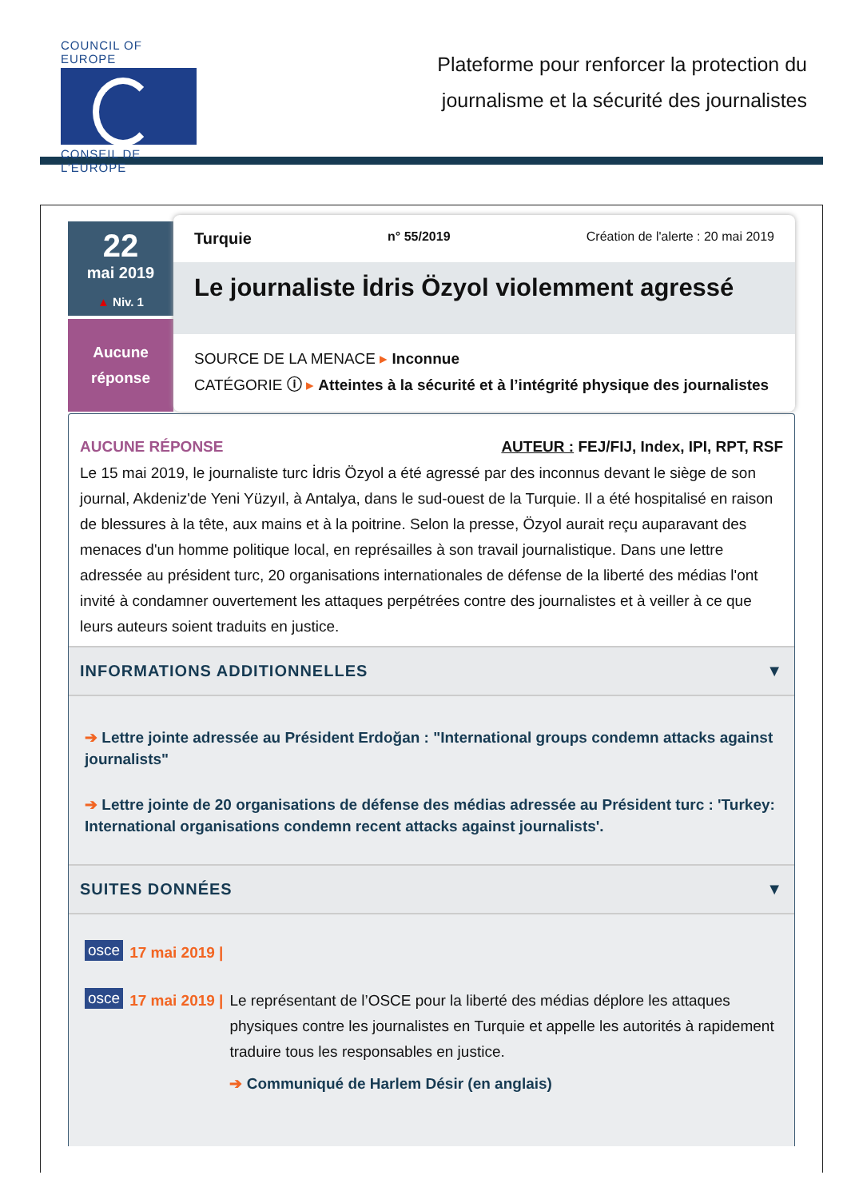COUNCIL OF EUROPE
CONSEIL DE L’EUROPE
Plateforme pour renforcer la protection du
journalisme et la sécurité des journalistes
22
mai 2019
▲ Niv. 1
Aucune
réponse
Turquie n° 55/2019 Création de l'alerte : 20 mai 2019
Le journaliste İdris Özyol violemment agressé
SOURCE DE LA MENACE ▸ Inconnue
CATÉGORIE ⓘ ▸ Atteintes à la sécurité et à l’intégrité physique des journalistes
AUCUNE RÉPONSE AUTEUR : FEJ/FIJ, Index, IPI, RPT, RSF
Le 15 mai 2019, le journaliste turc İdris Özyol a été agressé par des inconnus devant le siège de son journal, Akdeniz'de Yeni Yüzyıl, à Antalya, dans le sud-ouest de la Turquie. Il a été hospitalisé en raison de blessures à la tête, aux mains et à la poitrine. Selon la presse, Özyol aurait reçu auparavant des menaces d'un homme politique local, en représailles à son travail journalistique. Dans une lettre adressée au président turc, 20 organisations internationales de défense de la liberté des médias l'ont invité à condamner ouvertement les attaques perpétrées contre des journalistes et à veiller à ce que leurs auteurs soient traduits en justice.
INFORMATIONS ADDITIONNELLES ▼
➔ Lettre jointe adressée au Président Erdoğan : "International groups condemn attacks against journalists"
➔ Lettre jointe de 20 organisations de défense des médias adressée au Président turc : 'Turkey: International organisations condemn recent attacks against journalists'.
SUITES DONNÉES ▼
osce 17 mai 2019 |
osce 17 mai 2019 | Le représentant de l’OSCE pour la liberté des médias déplore les attaques physiques contre les journalistes en Turquie et appelle les autorités à rapidement traduire tous les responsables en justice.
➔ Communiqué de Harlem Désir (en anglais)